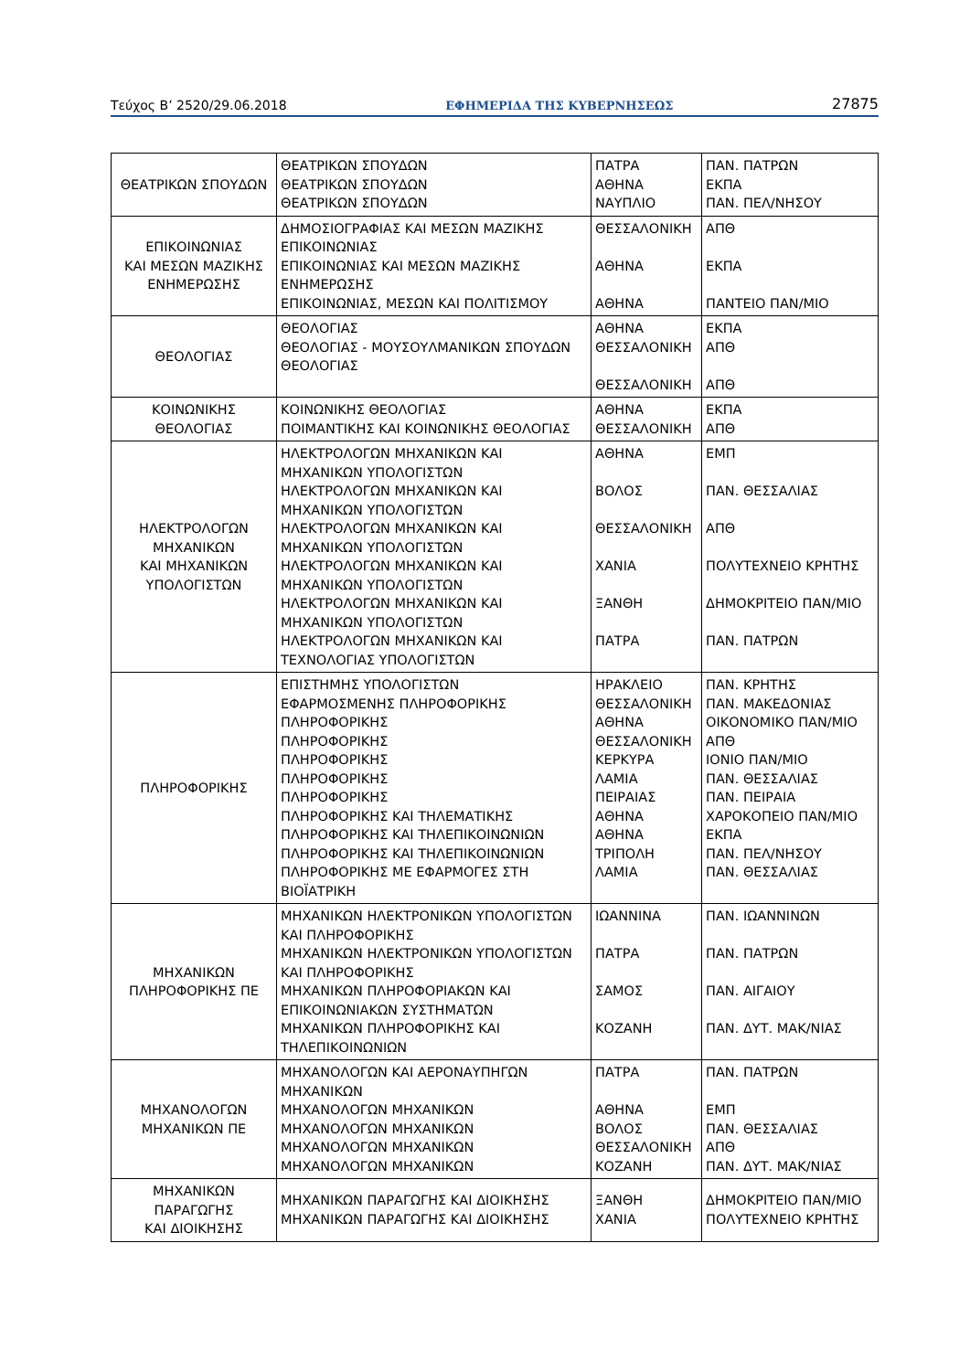Τεύχος Β’ 2520/29.06.2018 ΕΦΗΜΕΡΙΔΑ ΤΗΣ ΚΥΒΕΡΝΗΣΕΩΣ 27875
| ΘΕΑΤΡΙΚΩΝ ΣΠΟΥΔΩΝ | ΘΕΑΤΡΙΚΩΝ ΣΠΟΥΔΩΝ ΘΕΑΤΡΙΚΩΝ ΣΠΟΥΔΩΝ ΘΕΑΤΡΙΚΩΝ ΣΠΟΥΔΩΝ | ΠΑΤΡΑ ΑΘΗΝΑ ΝΑΥΠΛΙΟ | ΠΑΝ. ΠΑΤΡΩΝ ΕΚΠΑ ΠΑΝ. ΠΕΛ/ΝΗΣΟΥ |
| ΕΠΙΚΟΙΝΩΝΙΑΣ ΚΑΙ ΜΕΣΩΝ ΜΑΖΙΚΗΣ ΕΝΗΜΕΡΩΣΗΣ | ΔΗΜΟΣΙΟΓΡΑΦΙΑΣ ΚΑΙ ΜΕΣΩΝ ΜΑΖΙΚΗΣ ΕΠΙΚΟΙΝΩΝΙΑΣ ΕΠΙΚΟΙΝΩΝΙΑΣ ΚΑΙ ΜΕΣΩΝ ΜΑΖΙΚΗΣ ΕΝΗΜΕΡΩΣΗΣ ΕΠΙΚΟΙΝΩΝΙΑΣ, ΜΕΣΩΝ ΚΑΙ ΠΟΛΙΤΙΣΜΟΥ | ΘΕΣΣΑΛΟΝΙΚΗ ΑΘΗΝΑ ΑΘΗΝΑ | ΑΠΘ ΕΚΠΑ ΠΑΝΤΕΙΟ ΠΑΝ/ΜΙΟ |
| ΘΕΟΛΟΓΙΑΣ | ΘΕΟΛΟΓΙΑΣ ΘΕΟΛΟΓΙΑΣ - ΜΟΥΣΟΥΛΜΑΝΙΚΩΝ ΣΠΟΥΔΩΝ ΘΕΟΛΟΓΙΑΣ | ΑΘΗΝΑ ΘΕΣΣΑΛΟΝΙΚΗ ΘΕΣΣΑΛΟΝΙΚΗ | ΕΚΠΑ ΑΠΘ ΑΠΘ |
| ΚΟΙΝΩΝΙΚΗΣ ΘΕΟΛΟΓΙΑΣ | ΚΟΙΝΩΝΙΚΗΣ ΘΕΟΛΟΓΙΑΣ ΠΟΙΜΑΝΤΙΚΗΣ ΚΑΙ ΚΟΙΝΩΝΙΚΗΣ ΘΕΟΛΟΓΙΑΣ | ΑΘΗΝΑ ΘΕΣΣΑΛΟΝΙΚΗ | ΕΚΠΑ ΑΠΘ |
| ΗΛΕΚΤΡΟΛΟΓΩΝ ΜΗΧΑΝΙΚΩΝ ΚΑΙ ΜΗΧΑΝΙΚΩΝ ΥΠΟΛΟΓΙΣΤΩΝ | ΗΛΕΚΤΡΟΛΟΓΩΝ ΜΗΧΑΝΙΚΩΝ ΚΑΙ ΜΗΧΑΝΙΚΩΝ ΥΠΟΛΟΓΙΣΤΩΝ ΗΛΕΚΤΡΟΛΟΓΩΝ ΜΗΧΑΝΙΚΩΝ ΚΑΙ ΜΗΧΑΝΙΚΩΝ ΥΠΟΛΟΓΙΣΤΩΝ ΗΛΕΚΤΡΟΛΟΓΩΝ ΜΗΧΑΝΙΚΩΝ ΚΑΙ ΜΗΧΑΝΙΚΩΝ ΥΠΟΛΟΓΙΣΤΩΝ ΗΛΕΚΤΡΟΛΟΓΩΝ ΜΗΧΑΝΙΚΩΝ ΚΑΙ ΜΗΧΑΝΙΚΩΝ ΥΠΟΛΟΓΙΣΤΩΝ ΗΛΕΚΤΡΟΛΟΓΩΝ ΜΗΧΑΝΙΚΩΝ ΚΑΙ ΜΗΧΑΝΙΚΩΝ ΥΠΟΛΟΓΙΣΤΩΝ ΗΛΕΚΤΡΟΛΟΓΩΝ ΜΗΧΑΝΙΚΩΝ ΚΑΙ ΤΕΧΝΟΛΟΓΙΑΣ ΥΠΟΛΟΓΙΣΤΩΝ | ΑΘΗΝΑ ΒΟΛΟΣ ΘΕΣΣΑΛΟΝΙΚΗ ΧΑΝΙΑ ΞΑΝΘΗ ΠΑΤΡΑ | ΕΜΠ ΠΑΝ. ΘΕΣΣΑΛΙΑΣ ΑΠΘ ΠΟΛΥΤΕΧΝΕΙΟ ΚΡΗΤΗΣ ΔΗΜΟΚΡΙΤΕΙΟ ΠΑΝ/ΜΙΟ ΠΑΝ. ΠΑΤΡΩΝ |
| ΠΛΗΡΟΦΟΡΙΚΗΣ | ΕΠΙΣΤΗΜΗΣ ΥΠΟΛΟΓΙΣΤΩΝ ΕΦΑΡΜΟΣΜΕΝΗΣ ΠΛΗΡΟΦΟΡΙΚΗΣ ΠΛΗΡΟΦΟΡΙΚΗΣ ΠΛΗΡΟΦΟΡΙΚΗΣ ΠΛΗΡΟΦΟΡΙΚΗΣ ΠΛΗΡΟΦΟΡΙΚΗΣ ΠΛΗΡΟΦΟΡΙΚΗΣ ΠΛΗΡΟΦΟΡΙΚΗΣ ΚΑΙ ΤΗΛΕΜΑΤΙΚΗΣ ΠΛΗΡΟΦΟΡΙΚΗΣ ΚΑΙ ΤΗΛΕΠΙΚΟΙΝΩΝΙΩΝ ΠΛΗΡΟΦΟΡΙΚΗΣ ΚΑΙ ΤΗΛΕΠΙΚΟΙΝΩΝΙΩΝ ΠΛΗΡΟΦΟΡΙΚΗΣ ΜΕ ΕΦΑΡΜΟΓΕΣ ΣΤΗ ΒΙΟΪΑΤΡΙΚΗ | ΗΡΑΚΛΕΙΟ ΘΕΣΣΑΛΟΝΙΚΗ ΑΘΗΝΑ ΘΕΣΣΑΛΟΝΙΚΗ ΚΕΡΚΥΡΑ ΛΑΜΙΑ ΠΕΙΡΑΙΑΣ ΑΘΗΝΑ ΑΘΗΝΑ ΤΡΙΠΟΛΗ ΛΑΜΙΑ | ΠΑΝ. ΚΡΗΤΗΣ ΠΑΝ. ΜΑΚΕΔΟΝΙΑΣ ΟΙΚΟΝΟΜΙΚΟ ΠΑΝ/ΜΙΟ ΑΠΘ ΙΟΝΙΟ ΠΑΝ/ΜΙΟ ΠΑΝ. ΘΕΣΣΑΛΙΑΣ ΠΑΝ. ΠΕΙΡΑΙΑ ΧΑΡΟΚΟΠΕΙΟ ΠΑΝ/ΜΙΟ ΕΚΠΑ ΠΑΝ. ΠΕΛ/ΝΗΣΟΥ ΠΑΝ. ΘΕΣΣΑΛΙΑΣ |
| ΜΗΧΑΝΙΚΩΝ ΠΛΗΡΟΦΟΡΙΚΗΣ ΠΕ | ΜΗΧΑΝΙΚΩΝ ΗΛΕΚΤΡΟΝΙΚΩΝ ΥΠΟΛΟΓΙΣΤΩΝ ΚΑΙ ΠΛΗΡΟΦΟΡΙΚΗΣ ΜΗΧΑΝΙΚΩΝ ΗΛΕΚΤΡΟΝΙΚΩΝ ΥΠΟΛΟΓΙΣΤΩΝ ΚΑΙ ΠΛΗΡΟΦΟΡΙΚΗΣ ΜΗΧΑΝΙΚΩΝ ΠΛΗΡΟΦΟΡΙΑΚΩΝ ΚΑΙ ΕΠΙΚΟΙΝΩΝΙΑΚΩΝ ΣΥΣΤΗΜΑΤΩΝ ΜΗΧΑΝΙΚΩΝ ΠΛΗΡΟΦΟΡΙΚΗΣ ΚΑΙ ΤΗΛΕΠΙΚΟΙΝΩΝΙΩΝ | ΙΩΑΝΝΙΝΑ ΠΑΤΡΑ ΣΑΜΟΣ ΚΟΖΑΝΗ | ΠΑΝ. ΙΩΑΝΝΙΝΩΝ ΠΑΝ. ΠΑΤΡΩΝ ΠΑΝ. ΑΙΓΑΙΟΥ ΠΑΝ. ΔΥΤ. ΜΑΚ/ΝΙΑΣ |
| ΜΗΧΑΝΟΛΟΓΩΝ ΜΗΧΑΝΙΚΩΝ ΠΕ | ΜΗΧΑΝΟΛΟΓΩΝ ΚΑΙ ΑΕΡΟΝΑΥΠΗΓΩΝ ΜΗΧΑΝΙΚΩΝ ΜΗΧΑΝΟΛΟΓΩΝ ΜΗΧΑΝΙΚΩΝ ΜΗΧΑΝΟΛΟΓΩΝ ΜΗΧΑΝΙΚΩΝ ΜΗΧΑΝΟΛΟΓΩΝ ΜΗΧΑΝΙΚΩΝ ΜΗΧΑΝΟΛΟΓΩΝ ΜΗΧΑΝΙΚΩΝ | ΠΑΤΡΑ ΑΘΗΝΑ ΒΟΛΟΣ ΘΕΣΣΑΛΟΝΙΚΗ ΚΟΖΑΝΗ | ΠΑΝ. ΠΑΤΡΩΝ ΕΜΠ ΠΑΝ. ΘΕΣΣΑΛΙΑΣ ΑΠΘ ΠΑΝ. ΔΥΤ. ΜΑΚ/ΝΙΑΣ |
| ΜΗΧΑΝΙΚΩΝ ΠΑΡΑΓΩΓΗΣ ΚΑΙ ΔΙΟΙΚΗΣΗΣ | ΜΗΧΑΝΙΚΩΝ ΠΑΡΑΓΩΓΗΣ ΚΑΙ ΔΙΟΙΚΗΣΗΣ ΜΗΧΑΝΙΚΩΝ ΠΑΡΑΓΩΓΗΣ ΚΑΙ ΔΙΟΙΚΗΣΗΣ | ΞΑΝΘΗ ΧΑΝΙΑ | ΔΗΜΟΚΡΙΤΕΙΟ ΠΑΝ/ΜΙΟ ΠΟΛΥΤΕΧΝΕΙΟ ΚΡΗΤΗΣ |